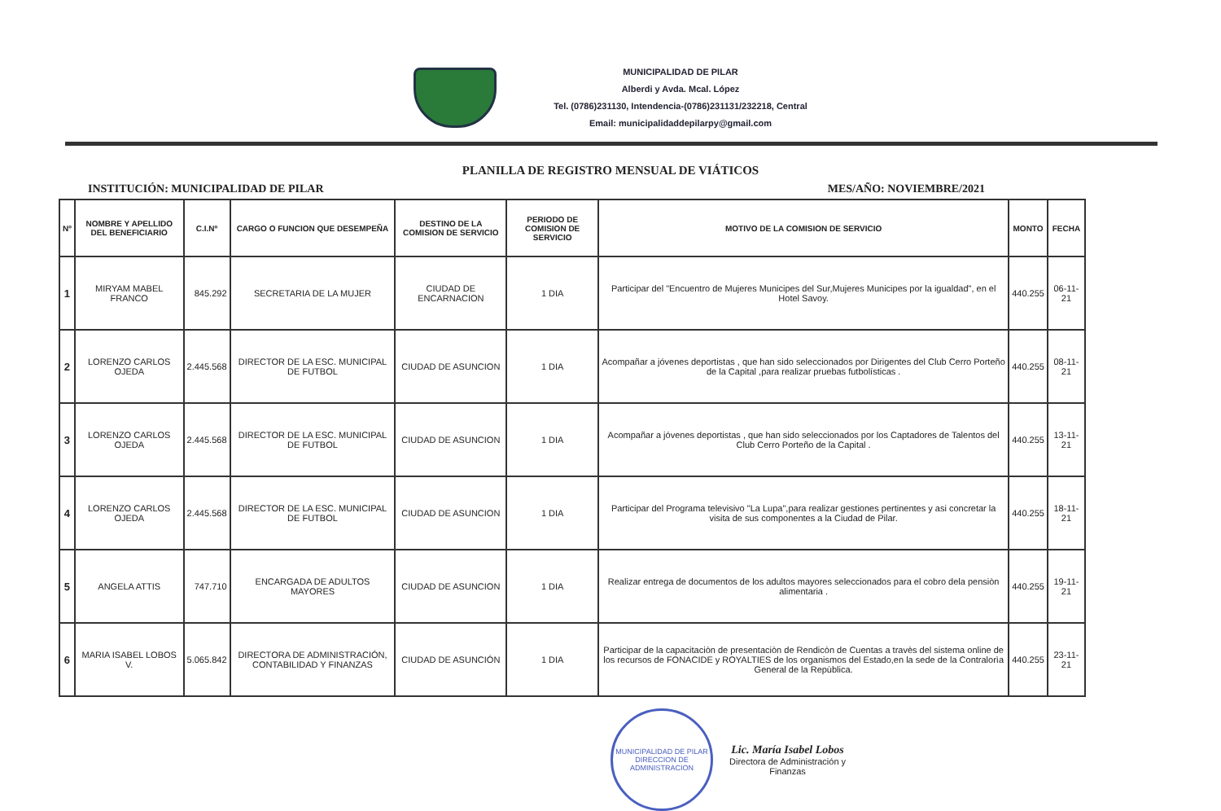MUNICIPALIDAD DE PILAR
Alberdi y Avda. Mcal. López
Tel. (0786)231130, Intendencia-(0786)231131/232218, Central
Email: municipalidaddepilarpy@gmail.com
PLANILLA DE REGISTRO MENSUAL DE VIÁTICOS
INSTITUCIÓN: MUNICIPALIDAD DE PILAR MES/AÑO: NOVIEMBRE/2021
| Nº | NOMBRE Y APELLIDO DEL BENEFICIARIO | C.I.Nº | CARGO O FUNCION QUE DESEMPEÑA | DESTINO DE LA COMISION DE SERVICIO | PERIODO DE COMISION DE SERVICIO | MOTIVO DE LA COMISION DE SERVICIO | MONTO | FECHA |
| --- | --- | --- | --- | --- | --- | --- | --- | --- |
| 1 | MIRYAM MABEL FRANCO | 845.292 | SECRETARIA DE LA MUJER | CIUDAD DE ENCARNACION | 1 DIA | Participar del "Encuentro de Mujeres Municipes del Sur,Mujeres Municipes por la igualdad", en el Hotel Savoy. | 440.255 | 06-11-21 |
| 2 | LORENZO CARLOS OJEDA | 2.445.568 | DIRECTOR DE LA ESC. MUNICIPAL DE FUTBOL | CIUDAD DE ASUNCION | 1 DIA | Acompañar a jóvenes deportistas , que han sido seleccionados por Dirigentes del Club Cerro Porteño de la Capital ,para realizar pruebas futbolísticas . | 440.255 | 08-11-21 |
| 3 | LORENZO CARLOS OJEDA | 2.445.568 | DIRECTOR DE LA ESC. MUNICIPAL DE FUTBOL | CIUDAD DE ASUNCION | 1 DIA | Acompañar a jóvenes deportistas , que han sido seleccionados por los Captadores de Talentos del Club Cerro Porteño de la Capital . | 440.255 | 13-11-21 |
| 4 | LORENZO CARLOS OJEDA | 2.445.568 | DIRECTOR DE LA ESC. MUNICIPAL DE FUTBOL | CIUDAD DE ASUNCION | 1 DIA | Participar del Programa televisivo "La Lupa",para realizar gestiones pertinentes y asi concretar la visita de sus componentes a la Ciudad de Pilar. | 440.255 | 18-11-21 |
| 5 | ANGELA ATTIS | 747.710 | ENCARGADA DE ADULTOS MAYORES | CIUDAD DE ASUNCION | 1 DIA | Realizar entrega de documentos de los adultos mayores seleccionados para el cobro dela pensiòn alimentaria . | 440.255 | 19-11-21 |
| 6 | MARIA ISABEL LOBOS V. | 5.065.842 | DIRECTORA DE ADMINISTRACIÓN, CONTABILIDAD Y FINANZAS | CIUDAD DE ASUNCIÓN | 1 DIA | Participar de la capacitaciòn de presentaciòn de Rendicòn de Cuentas a travès del sistema online de los recursos de FONACIDE y ROYALTIES de los organismos del Estado,en la sede de la Contralorìa General de la Repùblica. | 440.255 | 23-11-21 |
MUNICIPALIDAD DE PILAR
DIRECCION DE ADMINISTRACION
Lic. María Isabel Lobos
Directora de Administración y
Finanzas